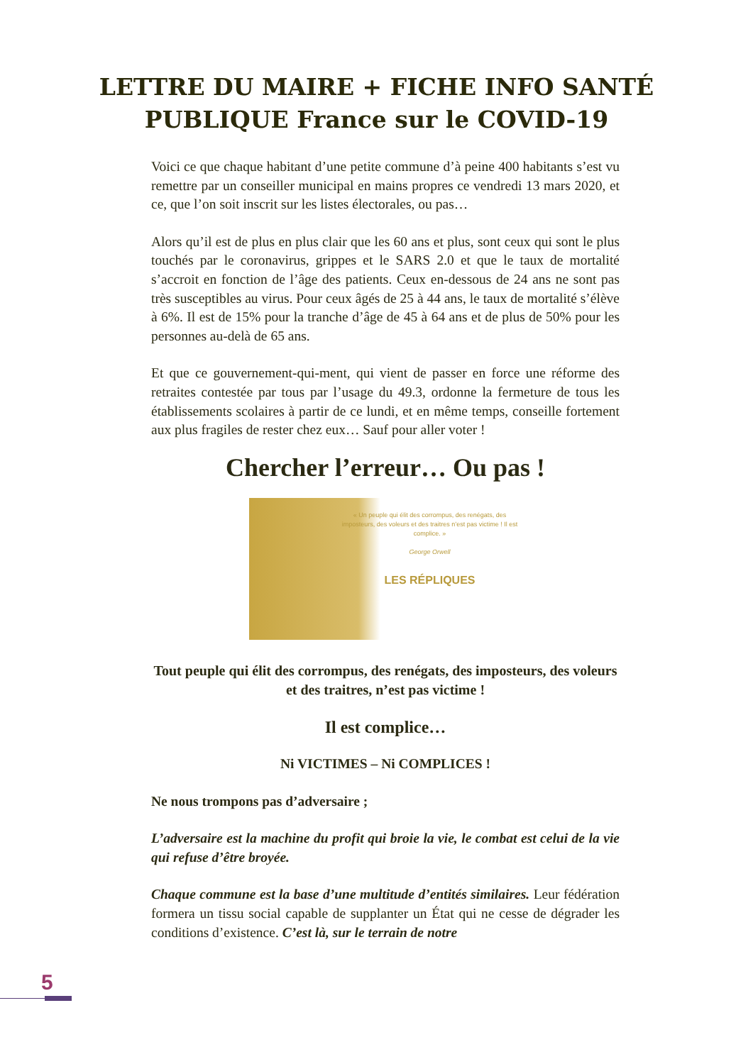LETTRE DU MAIRE + FICHE INFO SANTÉ
PUBLIQUE France sur le COVID-19
Voici ce que chaque habitant d’une petite commune d’à peine 400 habitants s’est vu remettre par un conseiller municipal en mains propres ce vendredi 13 mars 2020, et ce, que l’on soit inscrit sur les listes électorales, ou pas…
Alors qu’il est de plus en plus clair que les 60 ans et plus, sont ceux qui sont le plus touchés par le coronavirus, grippes et le SARS 2.0 et que le taux de mortalité s’accroit en fonction de l’âge des patients. Ceux en-dessous de 24 ans ne sont pas très susceptibles au virus. Pour ceux âgés de 25 à 44 ans, le taux de mortalité s’élève à 6%. Il est de 15% pour la tranche d’âge de 45 à 64 ans et de plus de 50% pour les personnes au-delà de 65 ans.
Et que ce gouvernement-qui-ment, qui vient de passer en force une réforme des retraites contestée par tous par l’usage du 49.3, ordonne la fermeture de tous les établissements scolaires à partir de ce lundi, et en même temps, conseille fortement aux plus fragiles de rester chez eux… Sauf pour aller voter !
Chercher l’erreur… Ou pas !
« Un peuple qui élit des corrompus, des renégats, des imposteurs, des voleurs et des traitres n’est pas victime ! Il est complice. »
George Orwell
LES RÉPLIQUES
Tout peuple qui élit des corrompus, des renégats, des imposteurs, des voleurs et des traitres, n’est pas victime !
Il est complice…
Ni VICTIMES – Ni COMPLICES !
Ne nous trompons pas d’adversaire ;
L’adversaire est la machine du profit qui broie la vie, le combat est celui de la vie qui refuse d’être broyée.
Chaque commune est la base d’une multitude d’entités similaires. Leur fédération formera un tissu social capable de supplanter un État qui ne cesse de dégrader les conditions d’existence. C’est là, sur le terrain de notre
5